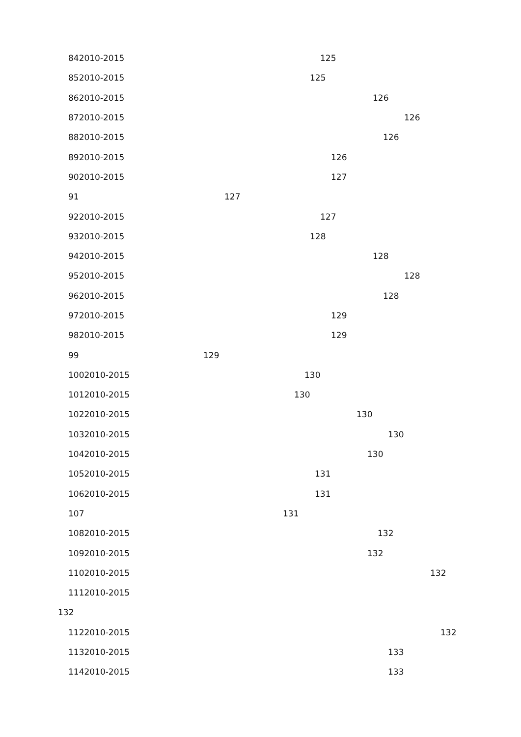842010-2015 125
852010-2015 125
862010-2015 126
872010-2015 126
882010-2015 126
892010-2015 126
902010-2015 127
91 127
922010-2015 127
932010-2015 128
942010-2015 128
952010-2015 128
962010-2015 128
972010-2015 129
982010-2015 129
99 129
1002010-2015 130
1012010-2015 130
1022010-2015 130
1032010-2015 130
1042010-2015 130
1052010-2015 131
1062010-2015 131
107 131
1082010-2015 132
1092010-2015 132
1102010-2015 132
1112010-2015
132
1122010-2015 132
1132010-2015 133
1142010-2015 133